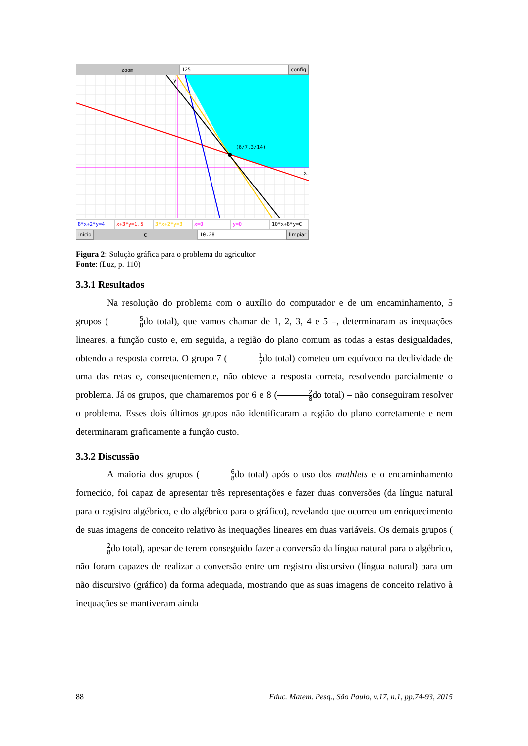zoom
125 config
(6/7,3/14)
y
x
8*x+2*y=4 x+3*y=1.5 3*x+2*y=3 x=0 y=0 10*x+8*y=C
inicio
C
10.28 limpiar
Figura 2: Solução gráfica para o problema do agricultor
Fonte: (Luz, p. 110)
3.3.1 Resultados
Na resolução do problema com o auxílio do computador e de um encaminhamento, 5 grupos (5 8do total), que vamos chamar de 1, 2, 3, 4 e 5 –, determinaram as inequações lineares, a função custo e, em seguida, a região do plano comum as todas a estas desigualdades, obtendo a resposta correta. O grupo 7 (1 7do total) cometeu um equívoco na declividade de uma das retas e, consequentemente, não obteve a resposta correta, resolvendo parcialmente o problema. Já os grupos, que chamaremos por 6 e 8 (2 8do total) – não conseguiram resolver o problema. Esses dois últimos grupos não identificaram a região do plano corretamente e nem determinaram graficamente a função custo.
3.3.2 Discussão
A maioria dos grupos (6 8do total) após o uso dos mathlets e o encaminhamento fornecido, foi capaz de apresentar três representações e fazer duas conversões (da língua natural para o registro algébrico, e do algébrico para o gráfico), revelando que ocorreu um enriquecimento de suas imagens de conceito relativo às inequações lineares em duas variáveis. Os demais grupos (2 8do total), apesar de terem conseguido fazer a conversão da língua natural para o algébrico, não foram capazes de realizar a conversão entre um registro discursivo (língua natural) para um não discursivo (gráfico) da forma adequada, mostrando que as suas imagens de conceito relativo à inequações se mantiveram ainda
88 Educ. Matem. Pesq., São Paulo, v.17, n.1, pp.74-93, 2015